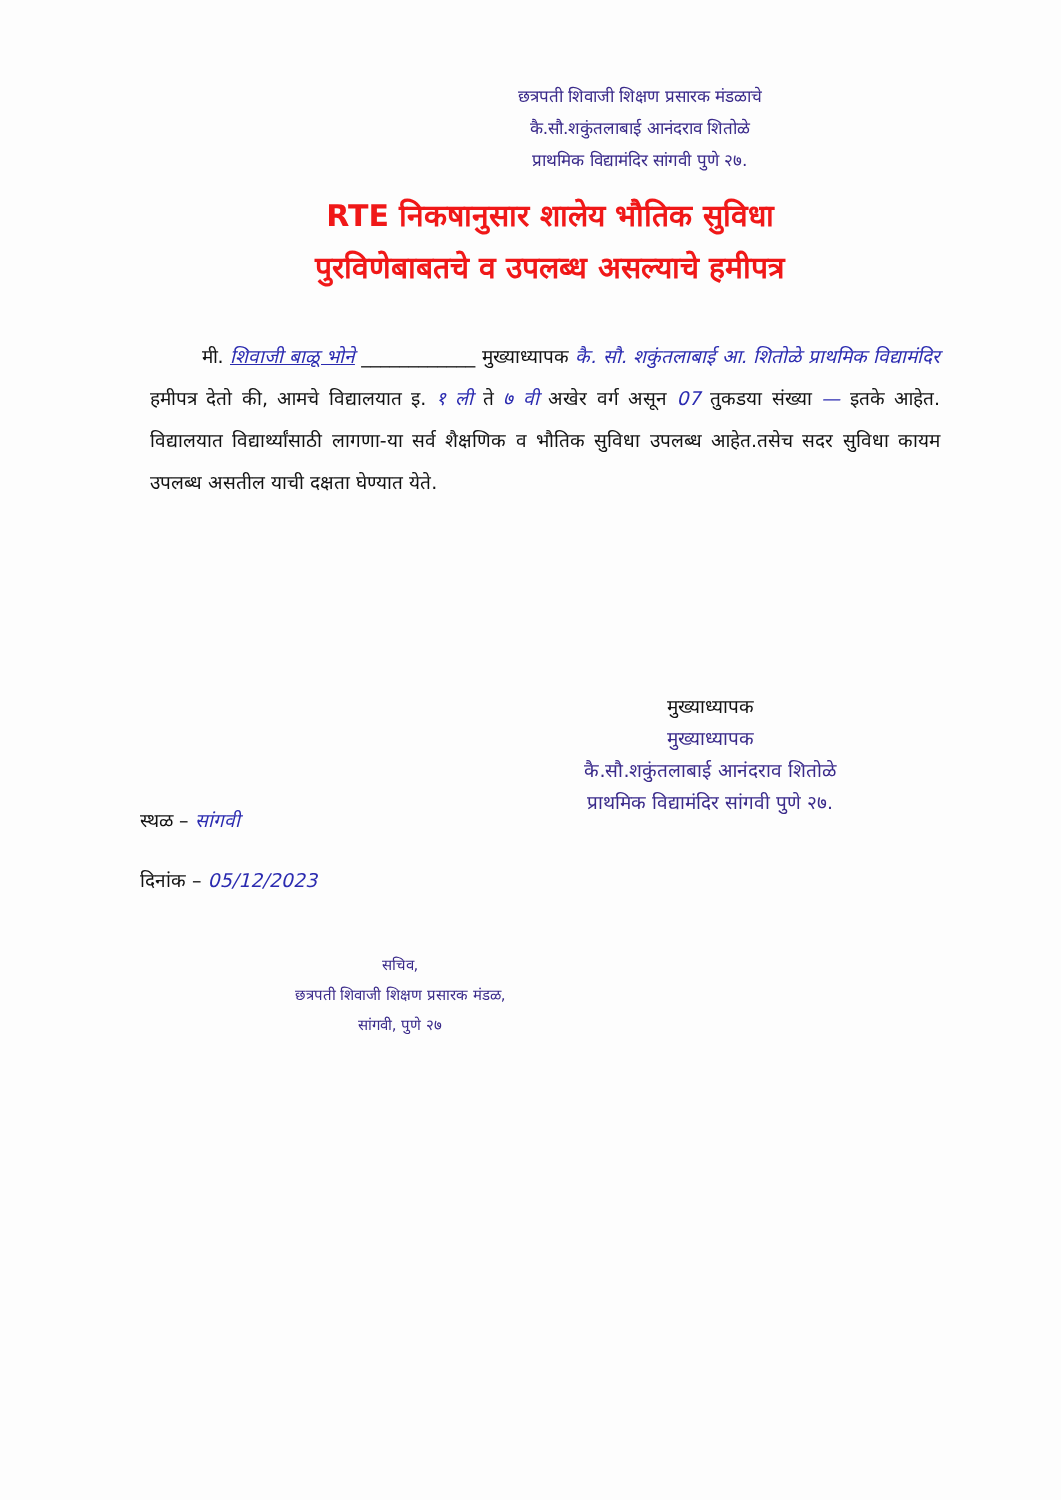छत्रपती शिवाजी शिक्षण प्रसारक मंडळाचे
कै.सौ.शकुंतलाबाई आनंदराव शितोळे
प्राथमिक विद्यामंदिर सांगवी पुणे २७.
RTE निकषानुसार शालेय भौतिक सुविधा
पुरविणेबाबतचे व उपलब्ध असल्याचे हमीपत्र
मी. शिवाजी बाळू भोने ____________ मुख्याध्यापक कै. सौ. शकुंतलाबाई आ. शितोळे प्राथमिक विद्यामंदिर हमीपत्र देतो की, आमचे विद्यालयात इ. १ ली ते ७ वी अखेर वर्ग असून 07 तुकडया संख्या — इतके आहेत. विद्यालयात विद्यार्थ्यांसाठी लागणा-या सर्व शैक्षणिक व भौतिक सुविधा उपलब्ध आहेत.तसेच सदर सुविधा कायम उपलब्ध असतील याची दक्षता घेण्यात येते.
मुख्याध्यापक
मुख्याध्यापक
कै.सौ.शकुंतलाबाई आनंदराव शितोळे
प्राथमिक विद्यामंदिर सांगवी पुणे २७.
स्थळ – सांगवी
दिनांक – 05/12/2023
सचिव,
छत्रपती शिवाजी शिक्षण प्रसारक मंडळ,
सांगवी, पुणे २७